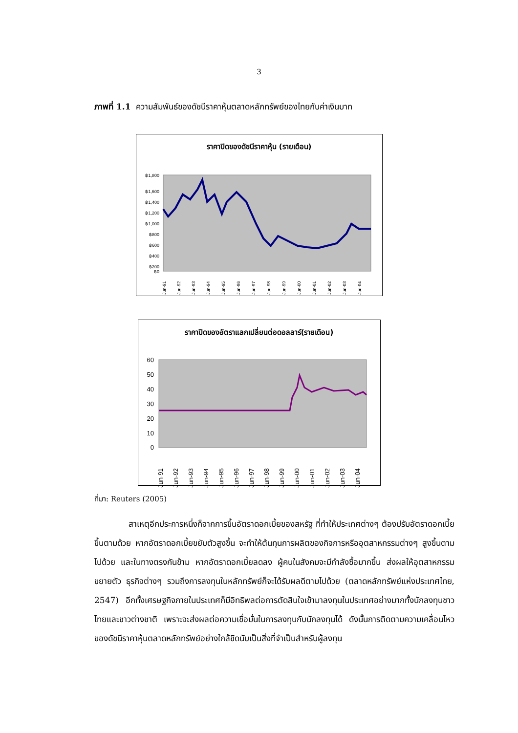3
ภาพที่ 1.1 ความสัมพันธ์ของดัชนีราคาหุ้นตลาดหลักทรัพย์ของไทยกับค่าเงินบาท
ราคาปิดของดัชนีราคาหุ้น (รายเดือน)
฿1,800
฿1,600
฿1,400
฿1,200
฿1,000
฿800
฿600
฿400
฿200
฿0
Jun-91
Jun-92
Jun-93
Jun-94
Jun-95
Jun-96
Jun-97
Jun-98
Jun-99
Jun-00
Jun-01
Jun-02
Jun-03
Jun-04
ราคาปิดของอัตราแลกเปลี่ยนต่อดอลลาร์(รายเดือน)
60
50
40
30
20
10
0
Jun-91
Jun-92
Jun-93
Jun-94
Jun-95
Jun-96
Jun-97
Jun-98
Jun-99
Jun-00
Jun-01
Jun-02
Jun-03
Jun-04
ที่มา: Reuters (2005)
สาเหตุอีกประการหนึ่งก็จากการขึ้นอัตราดอกเบี้ยของสหรัฐ ที่ทำให้ประเทศต่างๆ ต้องปรับอัตราดอกเบี้ยขึ้นตามด้วย หากอัตราดอกเบี้ยขยับตัวสูงขึ้น จะทำให้ต้นทุนการผลิตของกิจการหรืออุตสาหกรรมต่างๆ สูงขึ้นตามไปด้วย และในทางตรงกันข้าม หากอัตราดอกเบี้ยลดลง ผู้คนในสังคมจะมีกำลังซื้อมากขึ้น ส่งผลให้อุตสาหกรรมขยายตัว ธุรกิจต่างๆ รวมถึงการลงทุนในหลักทรัพย์ก็จะได้รับผลดีตามไปด้วย (ตลาดหลักทรัพย์แห่งประเทศไทย, 2547) อีกทั้งเศรษฐกิจภายในประเทศก็มีอิทธิพลต่อการตัดสินใจเข้ามาลงทุนในประเทศอย่างมากทั้งนักลงทุนชาวไทยและชาวต่างชาติ เพราะจะส่งผลต่อความเชื่อมั่นในการลงทุนกับนักลงทุนได้ ดังนั้นการติดตามความเคลื่อนไหวของดัชนีราคาหุ้นตลาดหลักทรัพย์อย่างใกล้ชิดนับเป็นสิ่งที่จำเป็นสำหรับผู้ลงทุน